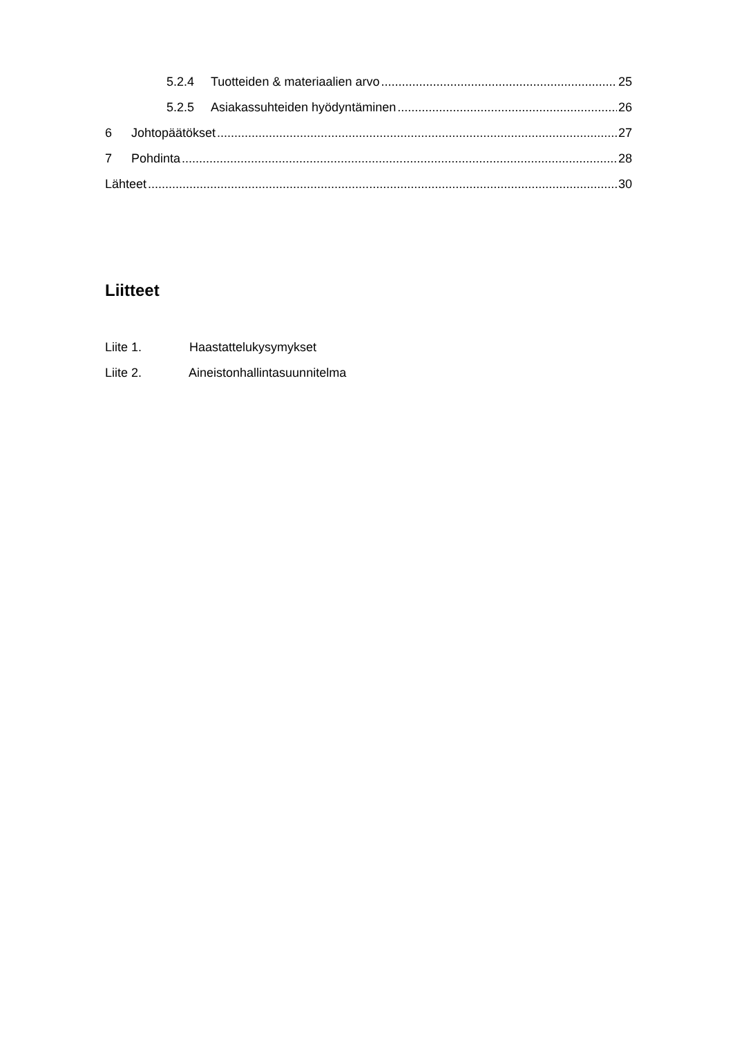5.2.4 Tuotteiden & materiaalien arvo 25
5.2.5 Asiakassuhteiden hyödyntäminen 26
6 Johtopäätökset 27
7 Pohdinta 28
Lähteet 30
Liitteet
Liite 1. Haastattelukysymykset
Liite 2. Aineistonhallintasuunnitelma